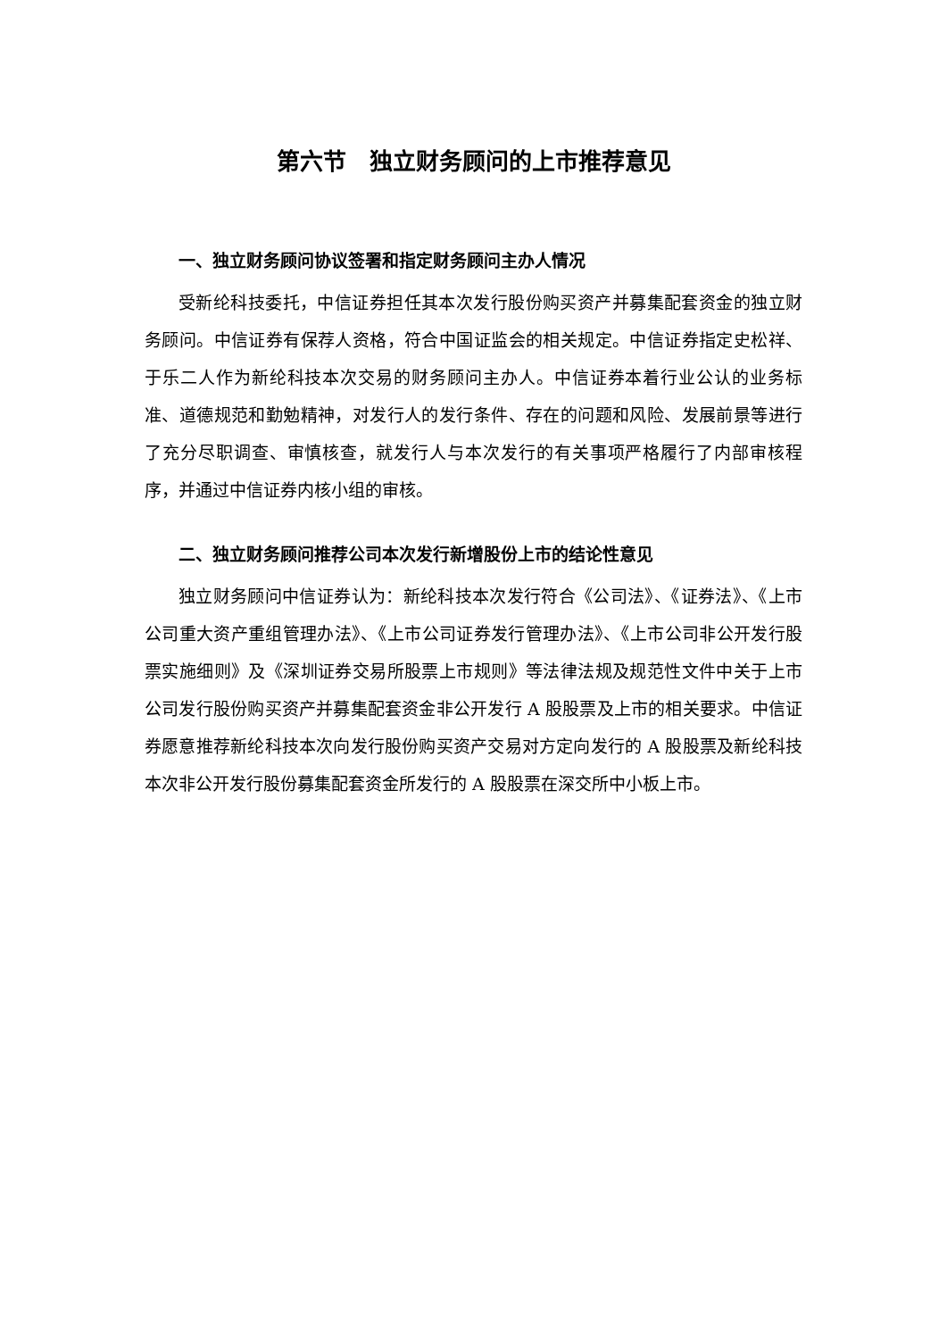第六节　独立财务顾问的上市推荐意见
一、独立财务顾问协议签署和指定财务顾问主办人情况
受新纶科技委托，中信证券担任其本次发行股份购买资产并募集配套资金的独立财务顾问。中信证券有保荐人资格，符合中国证监会的相关规定。中信证券指定史松祥、于乐二人作为新纶科技本次交易的财务顾问主办人。中信证券本着行业公认的业务标准、道德规范和勤勉精神，对发行人的发行条件、存在的问题和风险、发展前景等进行了充分尽职调查、审慎核查，就发行人与本次发行的有关事项严格履行了内部审核程序，并通过中信证券内核小组的审核。
二、独立财务顾问推荐公司本次发行新增股份上市的结论性意见
独立财务顾问中信证券认为：新纶科技本次发行符合《公司法》、《证券法》、《上市公司重大资产重组管理办法》、《上市公司证券发行管理办法》、《上市公司非公开发行股票实施细则》及《深圳证券交易所股票上市规则》等法律法规及规范性文件中关于上市公司发行股份购买资产并募集配套资金非公开发行 A 股股票及上市的相关要求。中信证券愿意推荐新纶科技本次向发行股份购买资产交易对方定向发行的 A 股股票及新纶科技本次非公开发行股份募集配套资金所发行的 A 股股票在深交所中小板上市。